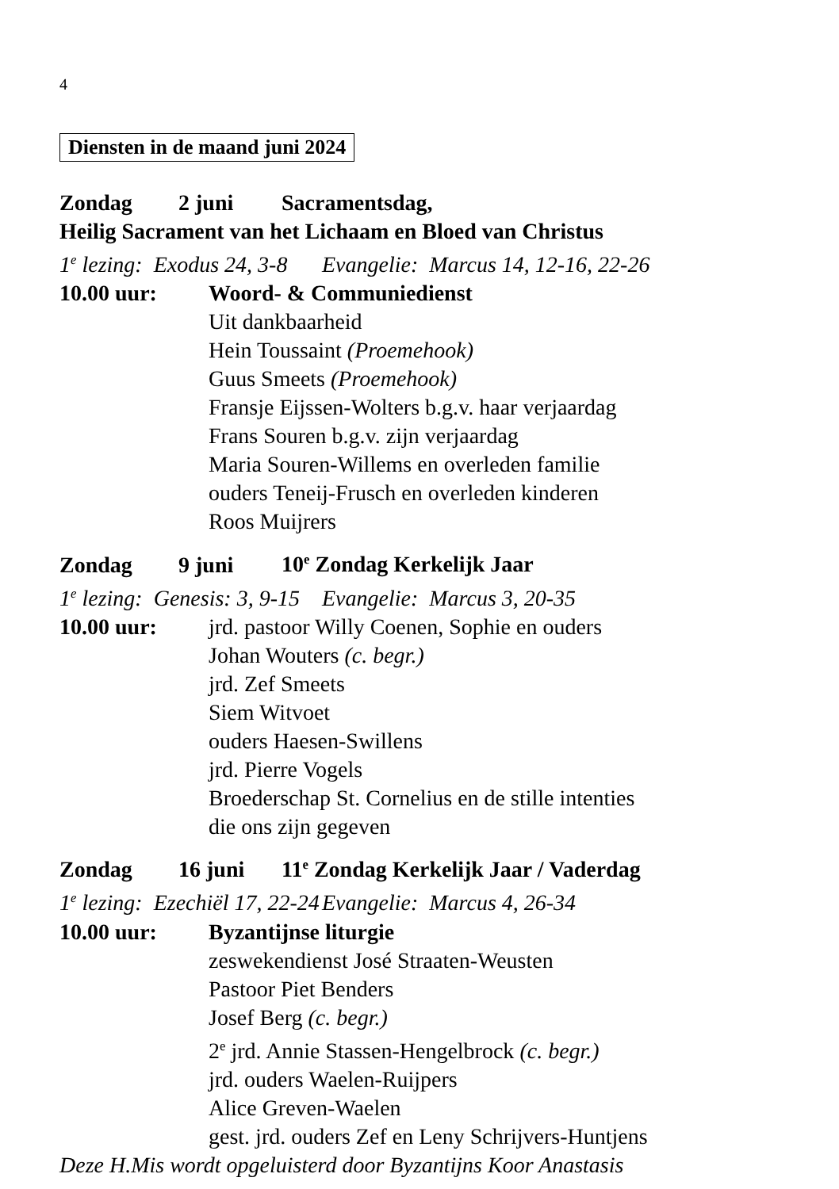4
Diensten in de maand juni 2024
Zondag 2 juni Sacramentsdag,
Heilig Sacrament van het Lichaam en Bloed van Christus
1<sup>e</sup> lezing: Exodus 24, 3-8 Evangelie: Marcus 14, 12-16, 22-26
10.00 uur: Woord- & Communiedienst
Uit dankbaarheid
Hein Toussaint (Proemehook)
Guus Smeets (Proemehook)
Fransje Eijssen-Wolters b.g.v. haar verjaardag
Frans Souren b.g.v. zijn verjaardag
Maria Souren-Willems en overleden familie
ouders Teneij-Frusch en overleden kinderen
Roos Muijrers
Zondag 9 juni 10<sup>e</sup> Zondag Kerkelijk Jaar
1<sup>e</sup> lezing: Genesis: 3, 9-15 Evangelie: Marcus 3, 20-35
10.00 uur: jrd. pastoor Willy Coenen, Sophie en ouders
Johan Wouters (c. begr.)
jrd. Zef Smeets
Siem Witvoet
ouders Haesen-Swillens
jrd. Pierre Vogels
Broederschap St. Cornelius en de stille intenties
die ons zijn gegeven
Zondag 16 juni 11<sup>e</sup> Zondag Kerkelijk Jaar / Vaderdag
1<sup>e</sup> lezing: Ezechiël 17, 22-24 Evangelie: Marcus 4, 26-34
10.00 uur: Byzantijnse liturgie
zeswekendienst José Straaten-Weusten
Pastoor Piet Benders
Josef Berg (c. begr.)
2<sup>e</sup> jrd. Annie Stassen-Hengelbrock (c. begr.)
jrd. ouders Waelen-Ruijpers
Alice Greven-Waelen
gest. jrd. ouders Zef en Leny Schrijvers-Huntjens
Deze H.Mis wordt opgeluisterd door Byzantijns Koor Anastasis